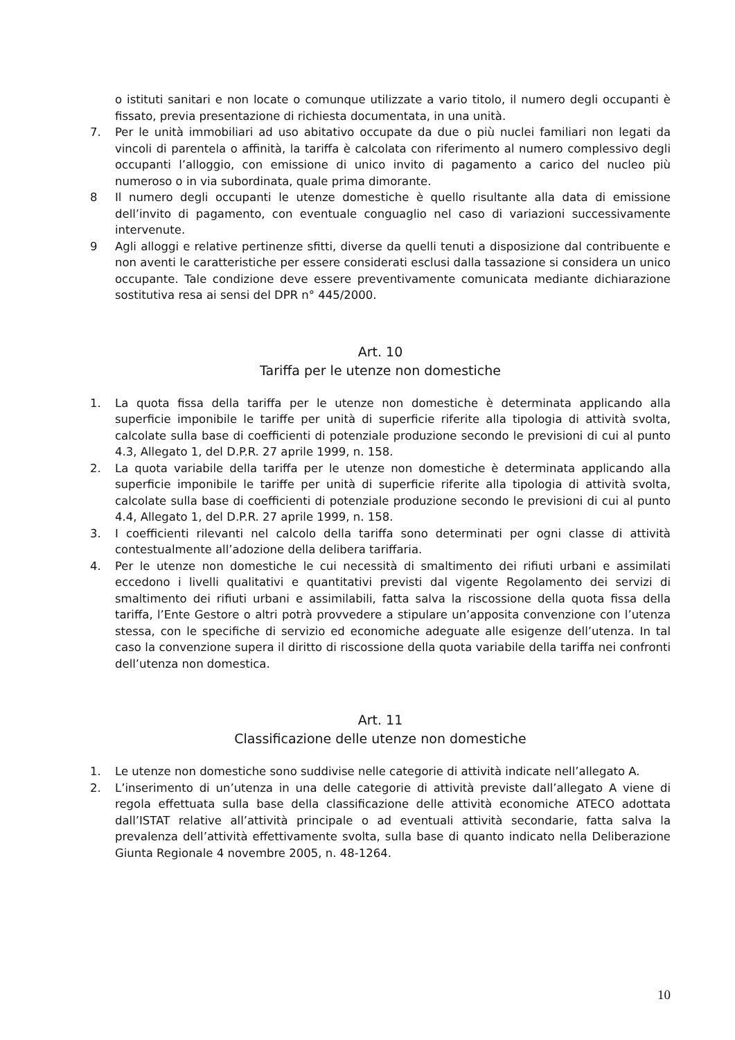o istituti sanitari e non locate o comunque utilizzate a vario titolo, il numero degli occupanti è fissato, previa presentazione di richiesta documentata, in una unità.
7. Per le unità immobiliari ad uso abitativo occupate da due o più nuclei familiari non legati da vincoli di parentela o affinità, la tariffa è calcolata con riferimento al numero complessivo degli occupanti l’alloggio, con emissione di unico invito di pagamento a carico del nucleo più numeroso o in via subordinata, quale prima dimorante.
8 Il numero degli occupanti le utenze domestiche è quello risultante alla data di emissione dell’invito di pagamento, con eventuale conguaglio nel caso di variazioni successivamente intervenute.
9 Agli alloggi e relative pertinenze sfitti, diverse da quelli tenuti a disposizione dal contribuente e non aventi le caratteristiche per essere considerati esclusi dalla tassazione si considera un unico occupante. Tale condizione deve essere preventivamente comunicata mediante dichiarazione sostitutiva resa ai sensi del DPR n° 445/2000.
Art. 10
Tariffa per le utenze non domestiche
1. La quota fissa della tariffa per le utenze non domestiche è determinata applicando alla superficie imponibile le tariffe per unità di superficie riferite alla tipologia di attività svolta, calcolate sulla base di coefficienti di potenziale produzione secondo le previsioni di cui al punto 4.3, Allegato 1, del D.P.R. 27 aprile 1999, n. 158.
2. La quota variabile della tariffa per le utenze non domestiche è determinata applicando alla superficie imponibile le tariffe per unità di superficie riferite alla tipologia di attività svolta, calcolate sulla base di coefficienti di potenziale produzione secondo le previsioni di cui al punto 4.4, Allegato 1, del D.P.R. 27 aprile 1999, n. 158.
3. I coefficienti rilevanti nel calcolo della tariffa sono determinati per ogni classe di attività contestualmente all’adozione della delibera tariffaria.
4. Per le utenze non domestiche le cui necessità di smaltimento dei rifiuti urbani e assimilati eccedono i livelli qualitativi e quantitativi previsti dal vigente Regolamento dei servizi di smaltimento dei rifiuti urbani e assimilabili, fatta salva la riscossione della quota fissa della tariffa, l’Ente Gestore o altri potrà provvedere a stipulare un’apposita convenzione con l’utenza stessa, con le specifiche di servizio ed economiche adeguate alle esigenze dell’utenza. In tal caso la convenzione supera il diritto di riscossione della quota variabile della tariffa nei confronti dell’utenza non domestica.
Art. 11
Classificazione delle utenze non domestiche
1. Le utenze non domestiche sono suddivise nelle categorie di attività indicate nell’allegato A.
2. L’inserimento di un’utenza in una delle categorie di attività previste dall’allegato A viene di regola effettuata sulla base della classificazione delle attività economiche ATECO adottata dall’ISTAT relative all’attività principale o ad eventuali attività secondarie, fatta salva la prevalenza dell’attività effettivamente svolta, sulla base di quanto indicato nella Deliberazione Giunta Regionale 4 novembre 2005, n. 48-1264.
10